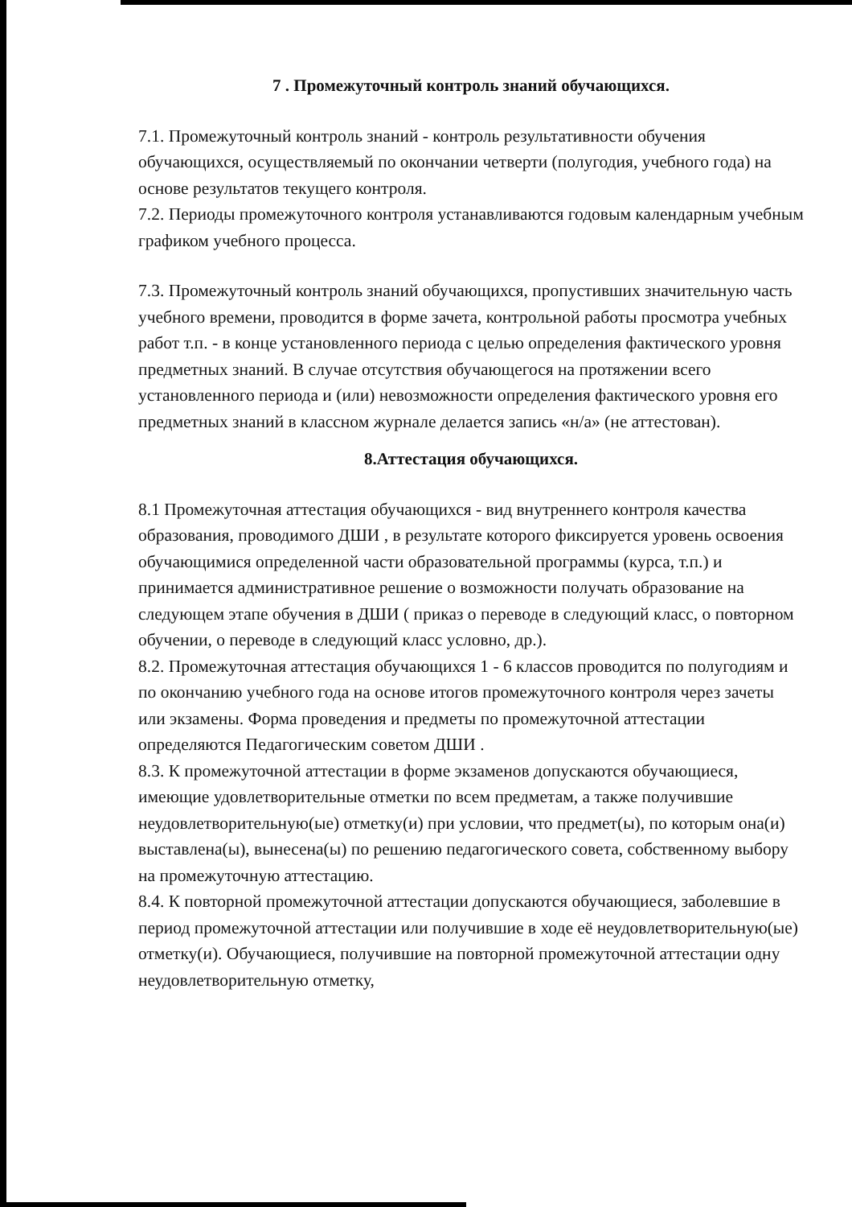7 . Промежуточный контроль знаний обучающихся.
7.1. Промежуточный контроль знаний - контроль результативности обучения обучающихся, осуществляемый по окончании четверти (полугодия, учебного года) на основе результатов текущего контроля.
7.2. Периоды промежуточного контроля устанавливаются годовым календарным учебным графиком учебного процесса.
7.3. Промежуточный контроль знаний обучающихся, пропустивших значительную часть учебного времени, проводится в форме зачета, контрольной работы просмотра учебных работ т.п. - в конце установленного периода с целью определения фактического уровня предметных знаний. В случае отсутствия обучающегося на протяжении всего установленного периода и (или) невозможности определения фактического уровня его предметных знаний в классном журнале делается запись «н/а» (не аттестован).
8.Аттестация обучающихся.
8.1 Промежуточная аттестация обучающихся - вид внутреннего контроля качества образования, проводимого ДШИ , в результате которого фиксируется уровень освоения обучающимися определенной части образовательной программы (курса, т.п.) и принимается административное решение о возможности получать образование на следующем этапе обучения в ДШИ ( приказ о переводе в следующий класс, о повторном обучении, о переводе в следующий класс условно, др.).
8.2. Промежуточная аттестация обучающихся 1 - 6 классов проводится по полугодиям и по окончанию учебного года на основе итогов промежуточного контроля через зачеты или экзамены. Форма проведения и предметы по промежуточной аттестации определяются Педагогическим советом ДШИ .
8.3. К промежуточной аттестации в форме экзаменов допускаются обучающиеся, имеющие удовлетворительные отметки по всем предметам, а также получившие неудовлетворительную(ые) отметку(и) при условии, что предмет(ы), по которым она(и) выставлена(ы), вынесена(ы) по решению педагогического совета, собственному выбору на промежуточную аттестацию.
8.4. К повторной промежуточной аттестации допускаются обучающиеся, заболевшие в период промежуточной аттестации или получившие в ходе её неудовлетворительную(ые) отметку(и). Обучающиеся, получившие на повторной промежуточной аттестации одну неудовлетворительную отметку,